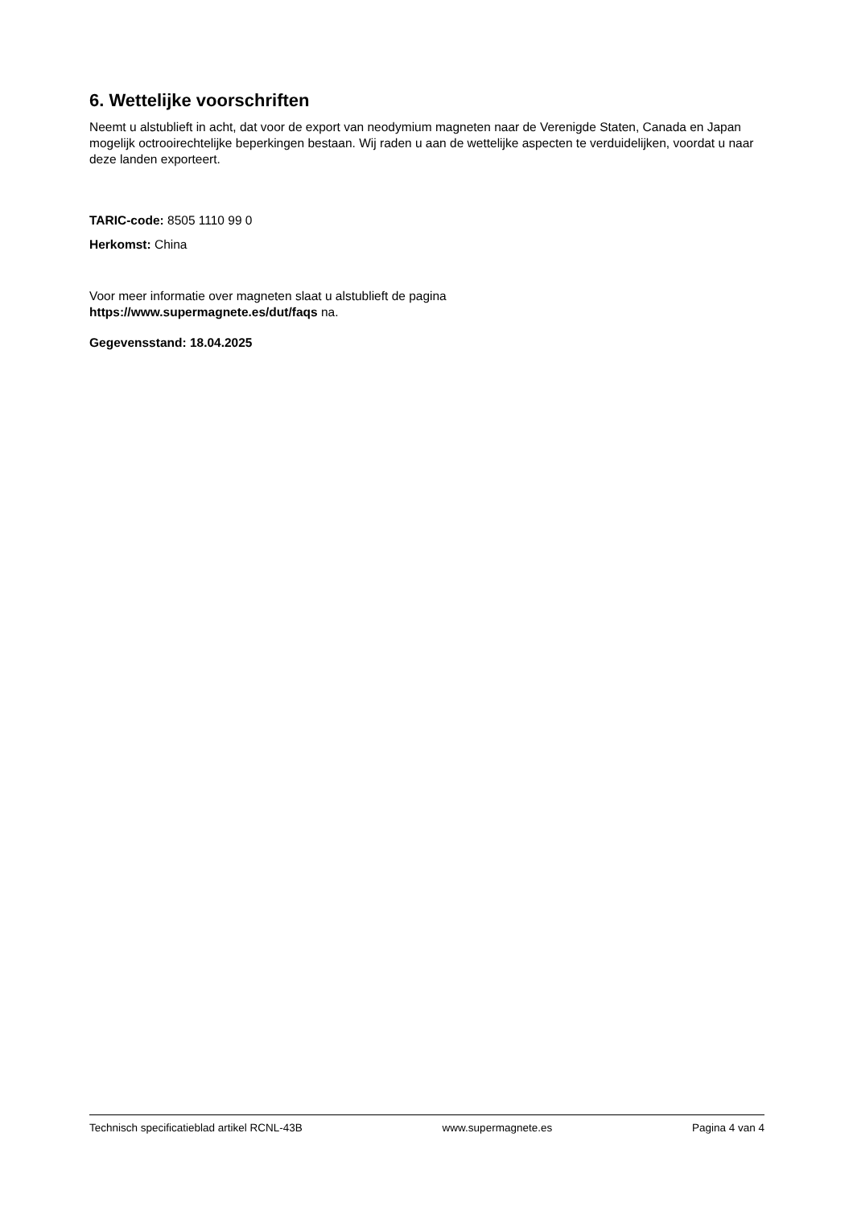6. Wettelijke voorschriften
Neemt u alstublieft in acht, dat voor de export van neodymium magneten naar de Verenigde Staten, Canada en Japan mogelijk octrooirechtelijke beperkingen bestaan. Wij raden u aan de wettelijke aspecten te verduidelijken, voordat u naar deze landen exporteert.
TARIC-code: 8505 1110 99 0
Herkomst: China
Voor meer informatie over magneten slaat u alstublieft de pagina
https://www.supermagnete.es/dut/faqs na.
Gegevensstand: 18.04.2025
Technisch specificatieblad artikel RCNL-43B www.supermagnete.es Pagina 4 van 4